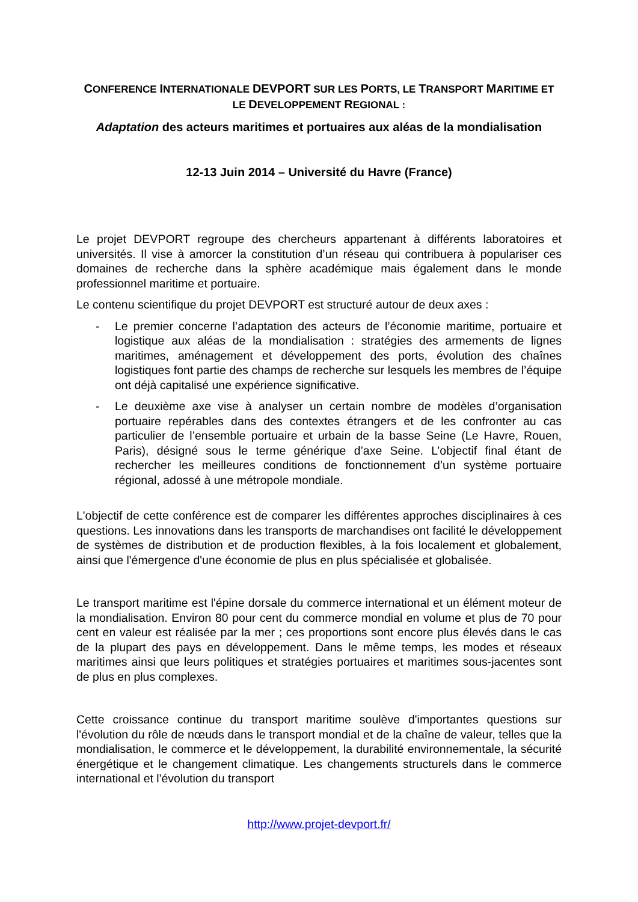CONFERENCE INTERNATIONALE DEVPORT SUR LES PORTS, LE TRANSPORT MARITIME ET
LE DEVELOPPEMENT REGIONAL :
Adaptation des acteurs maritimes et portuaires aux aléas de la mondialisation
12-13 Juin 2014 – Université du Havre (France)
Le projet DEVPORT regroupe des chercheurs appartenant à différents laboratoires et universités. Il vise à amorcer la constitution d’un réseau qui contribuera à populariser ces domaines de recherche dans la sphère académique mais également dans le monde professionnel maritime et portuaire.
Le contenu scientifique du projet DEVPORT est structuré autour de deux axes :
- Le premier concerne l’adaptation des acteurs de l’économie maritime, portuaire et logistique aux aléas de la mondialisation : stratégies des armements de lignes maritimes, aménagement et développement des ports, évolution des chaînes logistiques font partie des champs de recherche sur lesquels les membres de l’équipe ont déjà capitalisé une expérience significative.
- Le deuxième axe vise à analyser un certain nombre de modèles d’organisation portuaire repérables dans des contextes étrangers et de les confronter au cas particulier de l’ensemble portuaire et urbain de la basse Seine (Le Havre, Rouen, Paris), désigné sous le terme générique d’axe Seine. L’objectif final étant de rechercher les meilleures conditions de fonctionnement d’un système portuaire régional, adossé à une métropole mondiale.
L'objectif de cette conférence est de comparer les différentes approches disciplinaires à ces questions. Les innovations dans les transports de marchandises ont facilité le développement de systèmes de distribution et de production flexibles, à la fois localement et globalement, ainsi que l'émergence d'une économie de plus en plus spécialisée et globalisée.
Le transport maritime est l'épine dorsale du commerce international et un élément moteur de la mondialisation. Environ 80 pour cent du commerce mondial en volume et plus de 70 pour cent en valeur est réalisée par la mer ; ces proportions sont encore plus élevés dans le cas de la plupart des pays en développement. Dans le même temps, les modes et réseaux maritimes ainsi que leurs politiques et stratégies portuaires et maritimes sous-jacentes sont de plus en plus complexes.
Cette croissance continue du transport maritime soulève d'importantes questions sur l'évolution du rôle de nœuds dans le transport mondial et de la chaîne de valeur, telles que la mondialisation, le commerce et le développement, la durabilité environnementale, la sécurité énergétique et le changement climatique. Les changements structurels dans le commerce international et l'évolution du transport
http://www.projet-devport.fr/